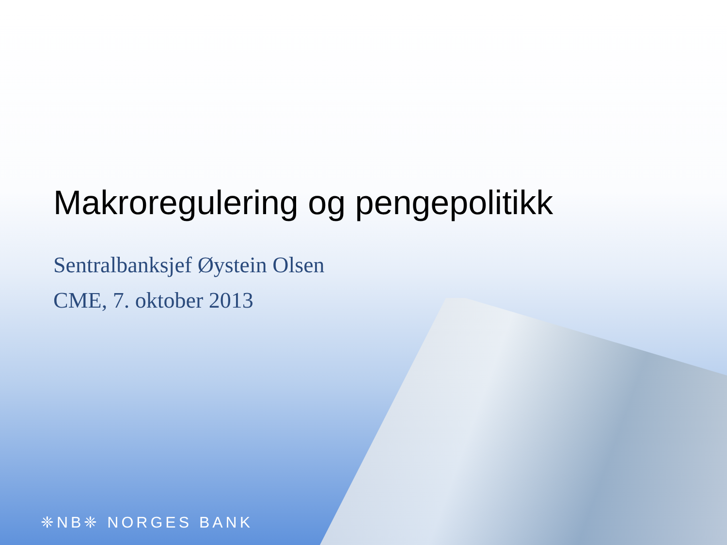Makroregulering og pengepolitikk
Sentralbanksjef Øystein Olsen
CME, 7. oktober 2013
❈NB❈ NORGES BANK